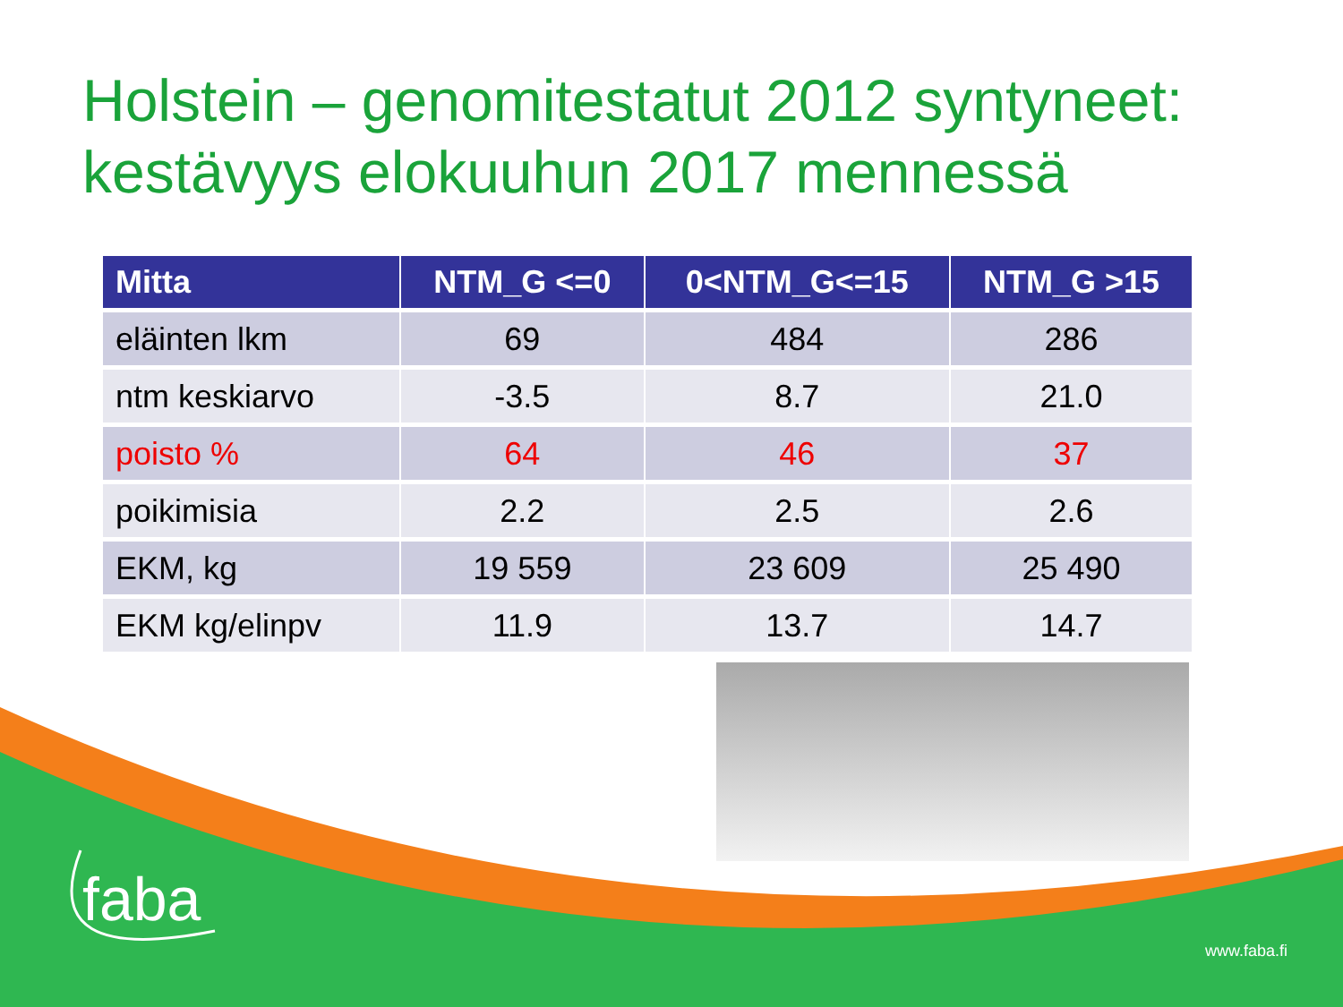Holstein – genomitestatut 2012 syntyneet: kestävyys elokuuhun 2017 mennessä
| Mitta | NTM_G <=0 | 0<NTM_G<=15 | NTM_G >15 |
| --- | --- | --- | --- |
| eläinten lkm | 69 | 484 | 286 |
| ntm keskiarvo | -3.5 | 8.7 | 21.0 |
| poisto % | 64 | 46 | 37 |
| poikimisia | 2.2 | 2.5 | 2.6 |
| EKM, kg | 19 559 | 23 609 | 25 490 |
| EKM kg/elinpv | 11.9 | 13.7 | 14.7 |
faba
www.faba.fi